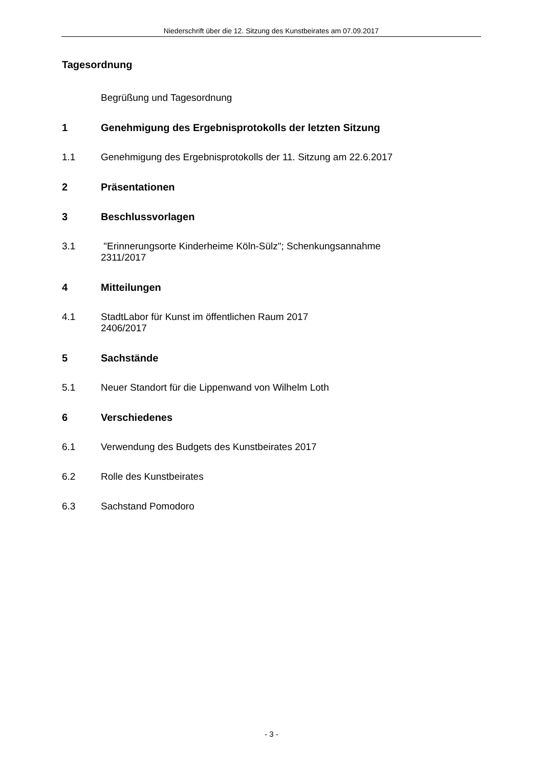Niederschrift über die 12. Sitzung des Kunstbeirates am 07.09.2017
Tagesordnung
Begrüßung und Tagesordnung
1 Genehmigung des Ergebnisprotokolls der letzten Sitzung
1.1 Genehmigung des Ergebnisprotokolls der 11. Sitzung am 22.6.2017
2 Präsentationen
3 Beschlussvorlagen
3.1 "Erinnerungsorte Kinderheime Köln-Sülz"; Schenkungsannahme
2311/2017
4 Mitteilungen
4.1 StadtLabor für Kunst im öffentlichen Raum 2017
2406/2017
5 Sachstände
5.1 Neuer Standort für die Lippenwand von Wilhelm Loth
6 Verschiedenes
6.1 Verwendung des Budgets des Kunstbeirates 2017
6.2 Rolle des Kunstbeirates
6.3 Sachstand Pomodoro
- 3 -